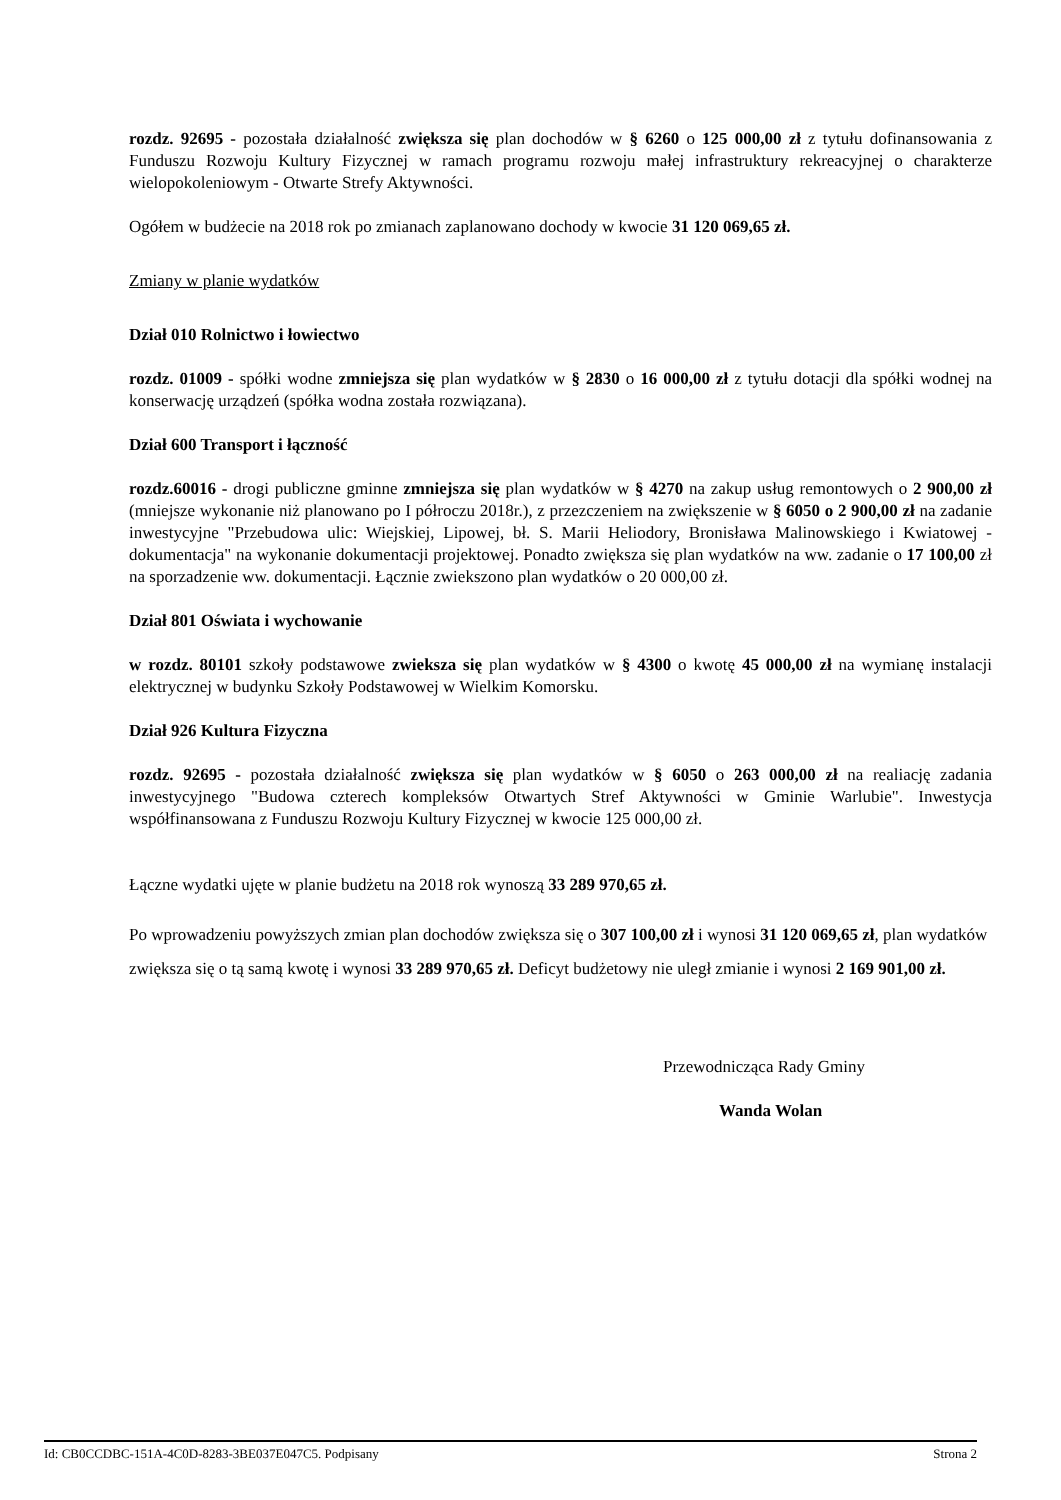rozdz. 92695 - pozostała działalność zwiększa się plan dochodów w § 6260 o 125 000,00 zł z tytułu dofinansowania z Funduszu Rozwoju Kultury Fizycznej w ramach programu rozwoju małej infrastruktury rekreacyjnej o charakterze wielopokoleniowym - Otwarte Strefy Aktywności.
Ogółem w budżecie na 2018 rok po zmianach zaplanowano dochody w kwocie 31 120 069,65 zł.
Zmiany w planie wydatków
Dział 010 Rolnictwo i łowiectwo
rozdz. 01009 - spółki wodne zmniejsza się plan wydatków w § 2830 o 16 000,00 zł z tytułu dotacji dla spółki wodnej na konserwację urządzeń (spółka wodna została rozwiązana).
Dział 600 Transport i łączność
rozdz.60016 - drogi publiczne gminne zmniejsza się plan wydatków w § 4270 na zakup usług remontowych o 2 900,00 zł (mniejsze wykonanie niż planowano po I półroczu 2018r.), z przezczeniem na zwiększenie w § 6050 o 2 900,00 zł na zadanie inwestycyjne "Przebudowa ulic: Wiejskiej, Lipowej, bł. S. Marii Heliodory, Bronisława Malinowskiego i Kwiatowej - dokumentacja" na wykonanie dokumentacji projektowej. Ponadto zwiększa się plan wydatków na ww. zadanie o 17 100,00 zł na sporzadzenie ww. dokumentacji. Łącznie zwiekszono plan wydatków o 20 000,00 zł.
Dział 801 Oświata i wychowanie
w rozdz. 80101 szkoły podstawowe zwieksza się plan wydatków w § 4300 o kwotę 45 000,00 zł na wymianę instalacji elektrycznej w budynku Szkoły Podstawowej w Wielkim Komorsku.
Dział 926 Kultura Fizyczna
rozdz. 92695 - pozostała działalność zwiększa się plan wydatków w § 6050 o 263 000,00 zł na realiację zadania inwestycyjnego "Budowa czterech kompleksów Otwartych Stref Aktywności w Gminie Warlubie". Inwestycja współfinansowana z Funduszu Rozwoju Kultury Fizycznej w kwocie 125 000,00 zł.
Łączne wydatki ujęte w planie budżetu na 2018 rok wynoszą 33 289 970,65 zł.
Po wprowadzeniu powyższych zmian plan dochodów zwiększa się o 307 100,00 zł i wynosi 31 120 069,65 zł, plan wydatków zwiększa się o tą samą kwotę i wynosi 33 289 970,65 zł. Deficyt budżetowy nie uległ zmianie i wynosi 2 169 901,00 zł.
Przewodnicząca Rady Gminy
Wanda Wolan
Id: CB0CCDBC-151A-4C0D-8283-3BE037E047C5. Podpisany Strona 2